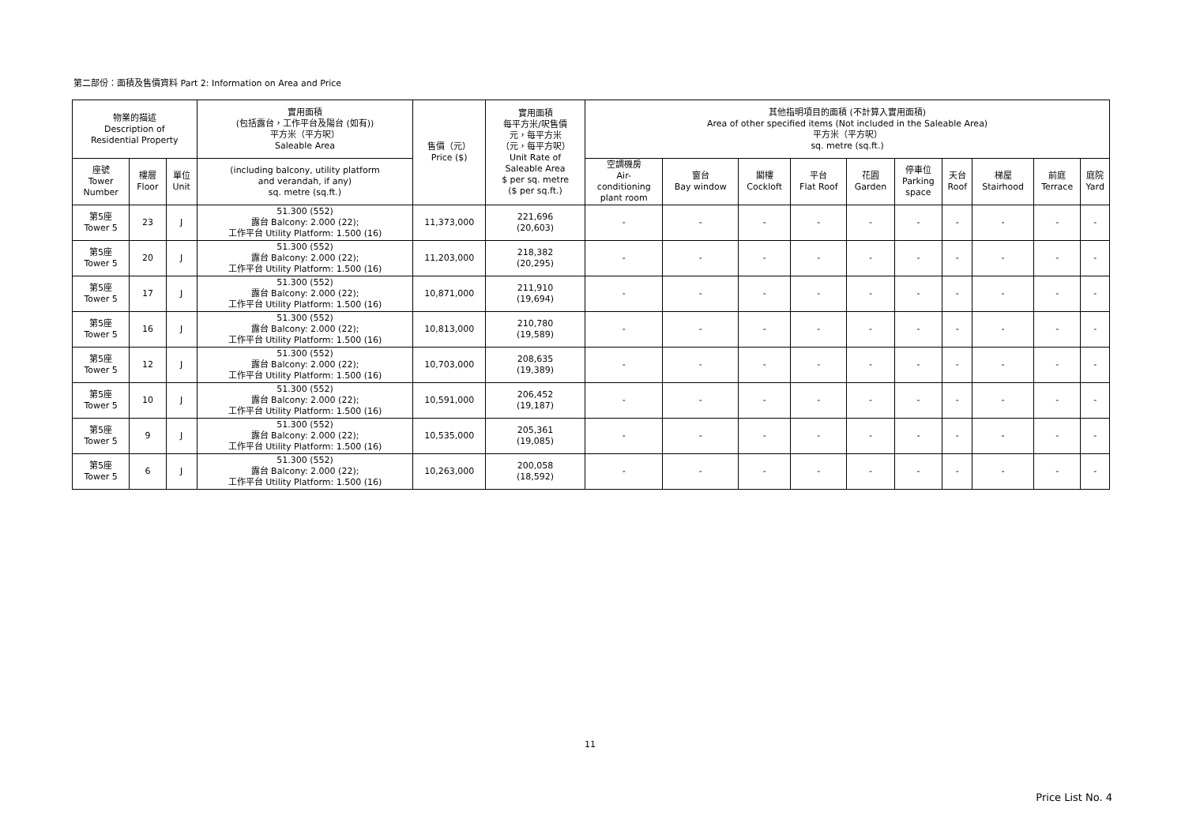第二部份：面積及售價資料 Part 2: Information on Area and Price
| 物業的描述 Description of Residential Property | | | 實用面積 (包括露台，工作平台及陽台 (如有)) 平方米（平方呎） Saleable Area | 售價（元） Price ($) | 實用面積 每平方米/呎售價 元，每平方米 （元，每平方呎） Unit Rate of Saleable Area $ per sq. metre ($ per sq.ft.) | 其他指明項目的面積 (不計算入實用面積) Area of other specified items (Not included in the Saleable Area) 平方米（平方呎） sq. metre (sq.ft.) | | | | | | | | | |
| --- | --- | --- | --- | --- | --- | --- | --- | --- | --- | --- | --- | --- | --- | --- | --- |
| 座號 Tower Number | 樓層 Floor | 單位 Unit | (including balcony, utility platform and verandah, if any) sq. metre (sq.ft.) | | | 空調機房 Air- conditioning plant room | 窗台 Bay window | 閣樓 Cockloft | 平台 Flat Roof | 花園 Garden | 停車位 Parking space | 天台 Roof | 梯屋 Stairhood | 前庭 Terrace | 庭院 Yard |
| 第5座 Tower 5 | 23 | J | 51.300 (552) 露台 Balcony: 2.000 (22); 工作平台 Utility Platform: 1.500 (16) | 11,373,000 | 221,696 (20,603) | - | - | - | - | - | - | - | - | - | - |
| 第5座 Tower 5 | 20 | J | 51.300 (552) 露台 Balcony: 2.000 (22); 工作平台 Utility Platform: 1.500 (16) | 11,203,000 | 218,382 (20,295) | - | - | - | - | - | - | - | - | - | - |
| 第5座 Tower 5 | 17 | J | 51.300 (552) 露台 Balcony: 2.000 (22); 工作平台 Utility Platform: 1.500 (16) | 10,871,000 | 211,910 (19,694) | - | - | - | - | - | - | - | - | - | - |
| 第5座 Tower 5 | 16 | J | 51.300 (552) 露台 Balcony: 2.000 (22); 工作平台 Utility Platform: 1.500 (16) | 10,813,000 | 210,780 (19,589) | - | - | - | - | - | - | - | - | - | - |
| 第5座 Tower 5 | 12 | J | 51.300 (552) 露台 Balcony: 2.000 (22); 工作平台 Utility Platform: 1.500 (16) | 10,703,000 | 208,635 (19,389) | - | - | - | - | - | - | - | - | - | - |
| 第5座 Tower 5 | 10 | J | 51.300 (552) 露台 Balcony: 2.000 (22); 工作平台 Utility Platform: 1.500 (16) | 10,591,000 | 206,452 (19,187) | - | - | - | - | - | - | - | - | - | - |
| 第5座 Tower 5 | 9 | J | 51.300 (552) 露台 Balcony: 2.000 (22); 工作平台 Utility Platform: 1.500 (16) | 10,535,000 | 205,361 (19,085) | - | - | - | - | - | - | - | - | - | - |
| 第5座 Tower 5 | 6 | J | 51.300 (552) 露台 Balcony: 2.000 (22); 工作平台 Utility Platform: 1.500 (16) | 10,263,000 | 200,058 (18,592) | - | - | - | - | - | - | - | - | - | - |
11
Price List No. 4